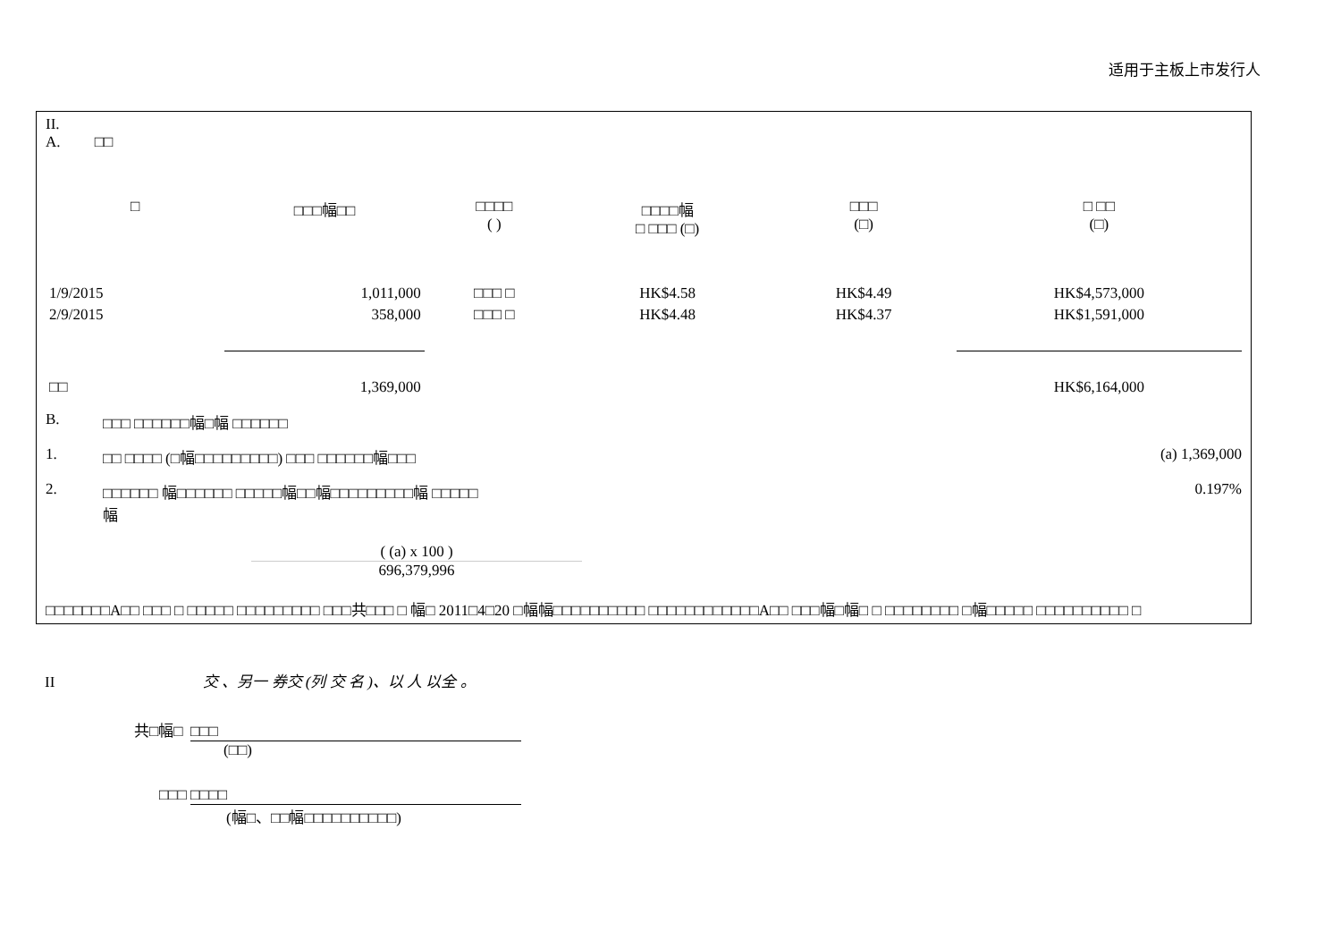适用于主板上市发行人
II.
A. □□
| □ | □□□幅□□ | □□□□ ( ) | □□□□幅 □ □□□ (□) | □□□ (□) | □ □□ (□) |
| --- | --- | --- | --- | --- | --- |
| 1/9/2015 | 1,011,000 | □□□ □ | HK$4.58 | HK$4.49 | HK$4,573,000 |
| 2/9/2015 | 358,000 | □□□ □ | HK$4.48 | HK$4.37 | HK$1,591,000 |
| □□ | 1,369,000 | | | | HK$6,164,000 |
B. □□□ □□□□□□幅□幅 □□□□□□
1. □□ □□□□ (□幅□□□□□□□□□) □□□ □□□□□□幅□□□ (a) 1,369,000
2. □□□□□□ 幅□□□□□□ □□□□□幅□□幅□□□□□□□□□幅 □□□□□
幅 0.197%
( (a) x 100 )
696,379,996
□□□□□□□A□□ □□□ □ □□□□□ □□□□□□□□□ □□□共□□□ □ 幅□ 2011□4□20 □幅幅□□□□□□□□□□ □□□□□□□□□□□□A□□ □□□幅□幅□ □ □□□□□□□□ □幅□□□□□ □□□□□□□□□□ □
II 交 、另一 券交 (列 交 名 )、以 人 以全 。
共□幅□ □□□
(□□)
□□□ □□□□
(幅□、□□幅□□□□□□□□□□)